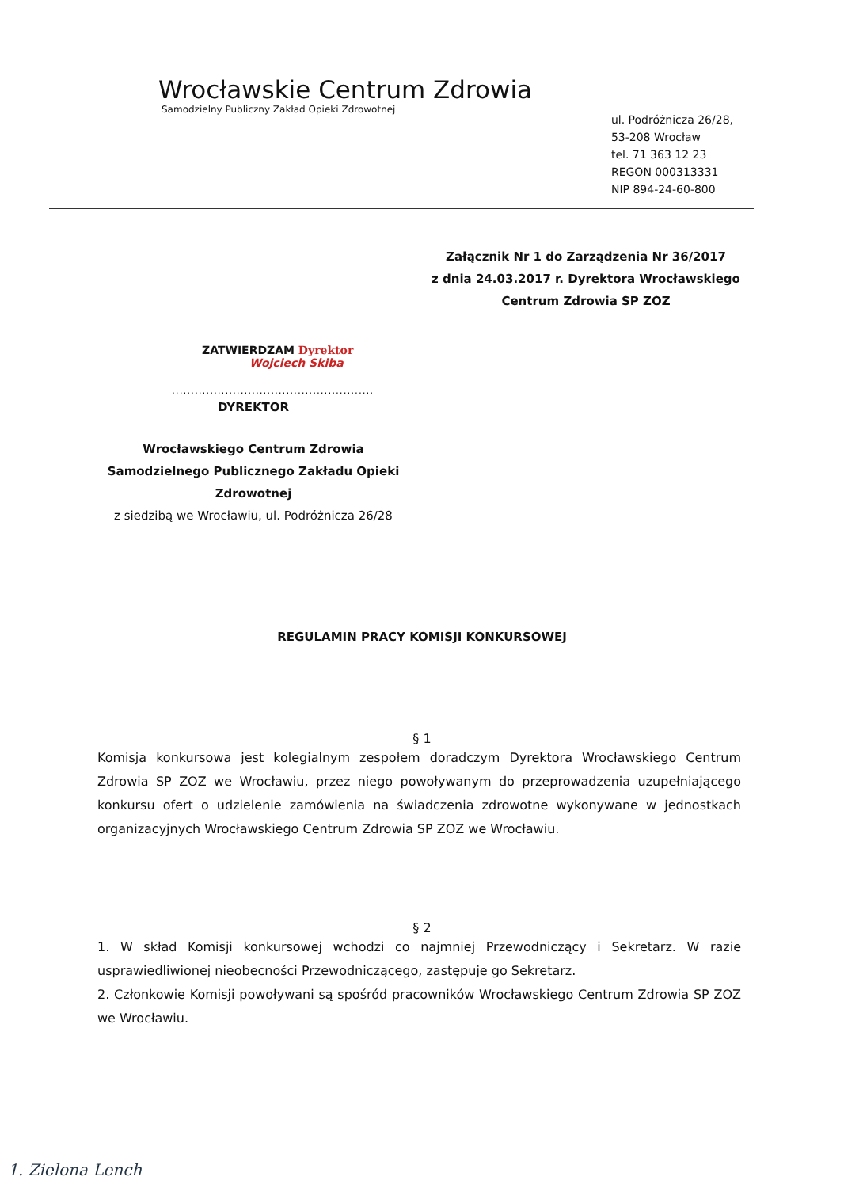Wrocławskie Centrum Zdrowia
Samodzielny Publiczny Zakład Opieki Zdrowotnej
ul. Podróżnicza 26/28,
53-208 Wrocław
tel. 71 363 12 23
REGON 000313331
NIP 894-24-60-800
Załącznik Nr 1 do Zarządzenia Nr 36/2017
z dnia 24.03.2017 r. Dyrektora Wrocławskiego
Centrum Zdrowia SP ZOZ
ZATWIERDZAM Dyrektor
Wojciech Skiba
.....................................................
DYREKTOR
Wrocławskiego Centrum Zdrowia
Samodzielnego Publicznego Zakładu Opieki
Zdrowotnej
z siedzibą we Wrocławiu, ul. Podróżnicza 26/28
REGULAMIN PRACY KOMISJI KONKURSOWEJ
§ 1
Komisja konkursowa jest kolegialnym zespołem doradczym Dyrektora Wrocławskiego Centrum Zdrowia SP ZOZ we Wrocławiu, przez niego powoływanym do przeprowadzenia uzupełniającego konkursu ofert o udzielenie zamówienia na świadczenia zdrowotne wykonywane w jednostkach organizacyjnych Wrocławskiego Centrum Zdrowia SP ZOZ we Wrocławiu.
§ 2
1. W skład Komisji konkursowej wchodzi co najmniej Przewodniczący i Sekretarz. W razie usprawiedliwionej nieobecności Przewodniczącego, zastępuje go Sekretarz.
2. Członkowie Komisji powoływani są spośród pracowników Wrocławskiego Centrum Zdrowia SP ZOZ we Wrocławiu.
1. Zielona Lench